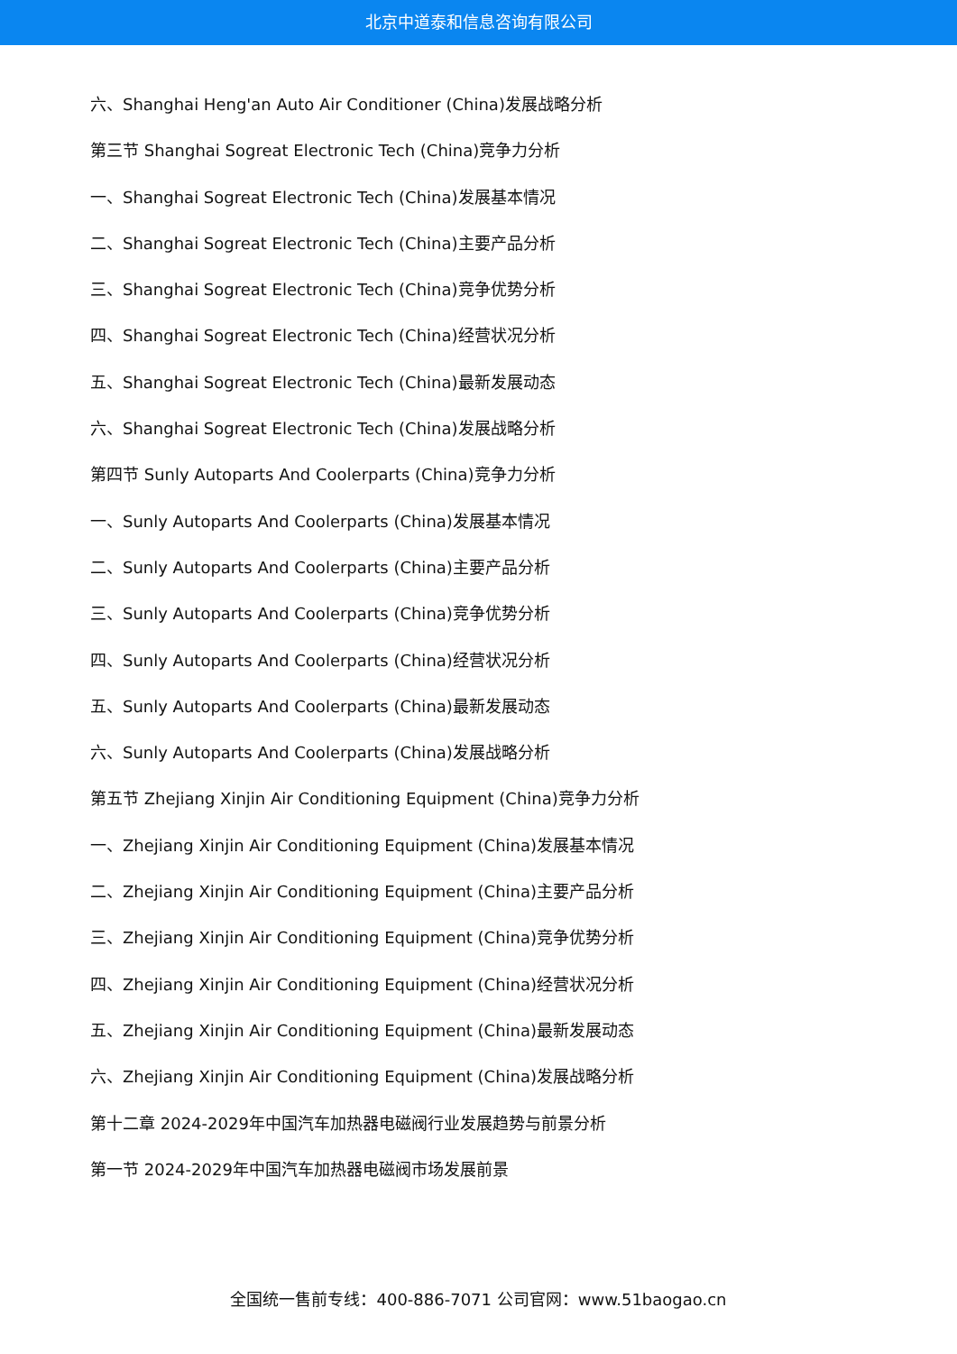北京中道泰和信息咨询有限公司
六、Shanghai Heng'an Auto Air Conditioner (China)发展战略分析
第三节 Shanghai Sogreat Electronic Tech (China)竞争力分析
一、Shanghai Sogreat Electronic Tech (China)发展基本情况
二、Shanghai Sogreat Electronic Tech (China)主要产品分析
三、Shanghai Sogreat Electronic Tech (China)竞争优势分析
四、Shanghai Sogreat Electronic Tech (China)经营状况分析
五、Shanghai Sogreat Electronic Tech (China)最新发展动态
六、Shanghai Sogreat Electronic Tech (China)发展战略分析
第四节 Sunly Autoparts And Coolerparts (China)竞争力分析
一、Sunly Autoparts And Coolerparts (China)发展基本情况
二、Sunly Autoparts And Coolerparts (China)主要产品分析
三、Sunly Autoparts And Coolerparts (China)竞争优势分析
四、Sunly Autoparts And Coolerparts (China)经营状况分析
五、Sunly Autoparts And Coolerparts (China)最新发展动态
六、Sunly Autoparts And Coolerparts (China)发展战略分析
第五节 Zhejiang Xinjin Air Conditioning Equipment (China)竞争力分析
一、Zhejiang Xinjin Air Conditioning Equipment (China)发展基本情况
二、Zhejiang Xinjin Air Conditioning Equipment (China)主要产品分析
三、Zhejiang Xinjin Air Conditioning Equipment (China)竞争优势分析
四、Zhejiang Xinjin Air Conditioning Equipment (China)经营状况分析
五、Zhejiang Xinjin Air Conditioning Equipment (China)最新发展动态
六、Zhejiang Xinjin Air Conditioning Equipment (China)发展战略分析
第十二章 2024-2029年中国汽车加热器电磁阀行业发展趋势与前景分析
第一节 2024-2029年中国汽车加热器电磁阀市场发展前景
全国统一售前专线：400-886-7071 公司官网：www.51baogao.cn